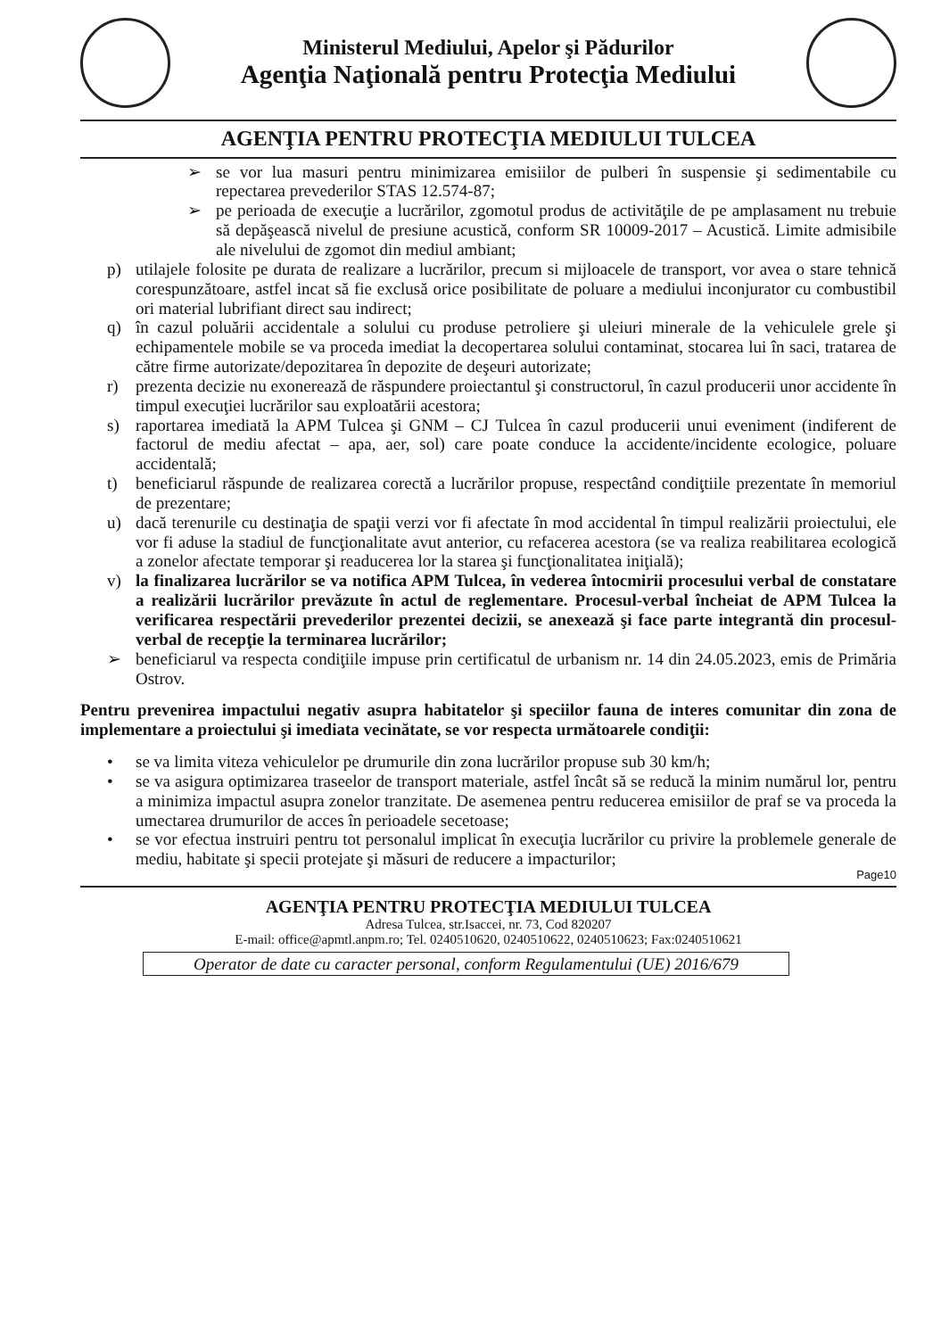Ministerul Mediului, Apelor şi Pădurilor
Agenţia Naţională pentru Protecţia Mediului
AGENŢIA PENTRU PROTECŢIA MEDIULUI TULCEA
➢ se vor lua masuri pentru minimizarea emisiilor de pulberi în suspensie şi sedimentabile cu repectarea prevederilor STAS 12.574-87;
➢ pe perioada de execuţie a lucrărilor, zgomotul produs de activităţile de pe amplasament nu trebuie să depăşească nivelul de presiune acustică, conform SR 10009-2017 – Acustică. Limite admisibile ale nivelului de zgomot din mediul ambiant;
p) utilajele folosite pe durata de realizare a lucrărilor, precum si mijloacele de transport, vor avea o stare tehnică corespunzătoare, astfel incat să fie exclusă orice posibilitate de poluare a mediului inconjurator cu combustibil ori material lubrifiant direct sau indirect;
q) în cazul poluării accidentale a solului cu produse petroliere şi uleiuri minerale de la vehiculele grele şi echipamentele mobile se va proceda imediat la decopertarea solului contaminat, stocarea lui în saci, tratarea de către firme autorizate/depozitarea în depozite de deşeuri autorizate;
r) prezenta decizie nu exonerează de răspundere proiectantul şi constructorul, în cazul producerii unor accidente în timpul execuţiei lucrărilor sau exploatării acestora;
s) raportarea imediată la APM Tulcea şi GNM – CJ Tulcea în cazul producerii unui eveniment (indiferent de factorul de mediu afectat – apa, aer, sol) care poate conduce la accidente/incidente ecologice, poluare accidentală;
t) beneficiarul răspunde de realizarea corectă a lucrărilor propuse, respectând condiţtiile prezentate în memoriul de prezentare;
u) dacă terenurile cu destinaţia de spaţii verzi vor fi afectate în mod accidental în timpul realizării proiectului, ele vor fi aduse la stadiul de funcţionalitate avut anterior, cu refacerea acestora (se va realiza reabilitarea ecologică a zonelor afectate temporar şi readucerea lor la starea şi funcţionalitatea iniţială);
v) la finalizarea lucrărilor se va notifica APM Tulcea, în vederea întocmirii procesului verbal de constatare a realizării lucrărilor prevăzute în actul de reglementare. Procesul-verbal încheiat de APM Tulcea la verificarea respectării prevederilor prezentei decizii, se anexează şi face parte integrantă din procesul-verbal de recepţie la terminarea lucrărilor;
➢ beneficiarul va respecta condiţiile impuse prin certificatul de urbanism nr. 14 din 24.05.2023, emis de Primăria Ostrov.
Pentru prevenirea impactului negativ asupra habitatelor şi speciilor fauna de interes comunitar din zona de implementare a proiectului şi imediata vecinătate, se vor respecta următoarele condiţii:
• se va limita viteza vehiculelor pe drumurile din zona lucrărilor propuse sub 30 km/h;
• se va asigura optimizarea traseelor de transport materiale, astfel încât să se reducă la minim numărul lor, pentru a minimiza impactul asupra zonelor tranzitate. De asemenea pentru reducerea emisiilor de praf se va proceda la umectarea drumurilor de acces în perioadele secetoase;
• se vor efectua instruiri pentru tot personalul implicat în execuţia lucrărilor cu privire la problemele generale de mediu, habitate şi specii protejate şi măsuri de reducere a impacturilor;
Page10
AGENŢIA PENTRU PROTECŢIA MEDIULUI TULCEA
Adresa Tulcea, str.Isaccei, nr. 73, Cod 820207
E-mail: office@apmtl.anpm.ro; Tel. 0240510620, 0240510622, 0240510623; Fax:0240510621
Operator de date cu caracter personal, conform Regulamentului (UE) 2016/679